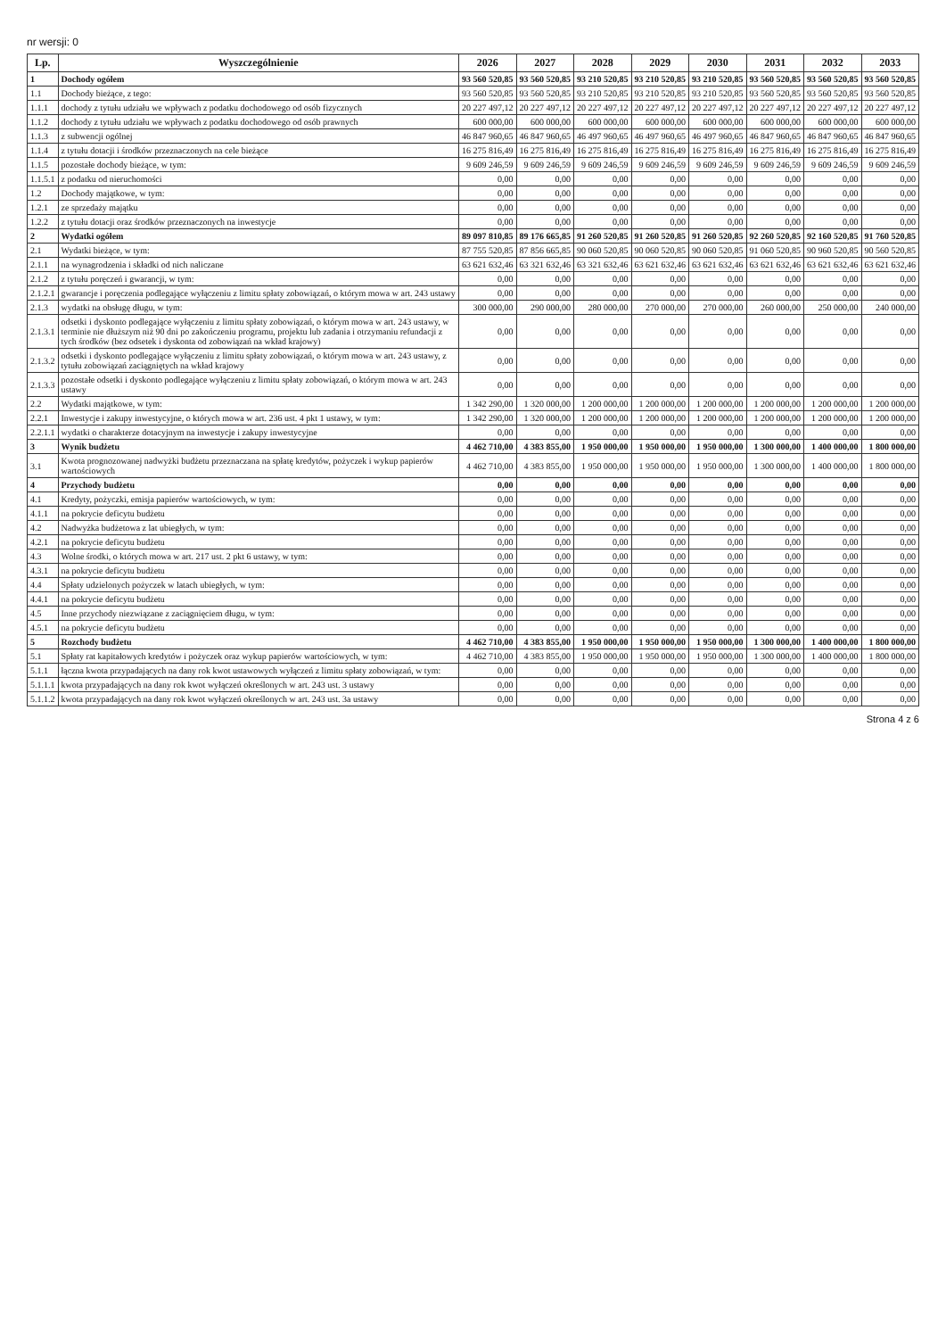nr wersji: 0
| Lp. | Wyszczególnienie | 2026 | 2027 | 2028 | 2029 | 2030 | 2031 | 2032 | 2033 |
| --- | --- | --- | --- | --- | --- | --- | --- | --- | --- |
| 1 | Dochody ogółem | 93 560 520,85 | 93 560 520,85 | 93 210 520,85 | 93 210 520,85 | 93 210 520,85 | 93 560 520,85 | 93 560 520,85 | 93 560 520,85 |
| 1.1 | Dochody bieżące, z tego: | 93 560 520,85 | 93 560 520,85 | 93 210 520,85 | 93 210 520,85 | 93 210 520,85 | 93 560 520,85 | 93 560 520,85 | 93 560 520,85 |
| 1.1.1 | dochody z tytułu udziału we wpływach z podatku dochodowego od osób fizycznych | 20 227 497,12 | 20 227 497,12 | 20 227 497,12 | 20 227 497,12 | 20 227 497,12 | 20 227 497,12 | 20 227 497,12 | 20 227 497,12 |
| 1.1.2 | dochody z tytułu udziału we wpływach z podatku dochodowego od osób prawnych | 600 000,00 | 600 000,00 | 600 000,00 | 600 000,00 | 600 000,00 | 600 000,00 | 600 000,00 | 600 000,00 |
| 1.1.3 | z subwencji ogólnej | 46 847 960,65 | 46 847 960,65 | 46 497 960,65 | 46 497 960,65 | 46 497 960,65 | 46 847 960,65 | 46 847 960,65 | 46 847 960,65 |
| 1.1.4 | z tytułu dotacji i środków przeznaczonych na cele bieżące | 16 275 816,49 | 16 275 816,49 | 16 275 816,49 | 16 275 816,49 | 16 275 816,49 | 16 275 816,49 | 16 275 816,49 | 16 275 816,49 |
| 1.1.5 | pozostałe dochody bieżące, w tym: | 9 609 246,59 | 9 609 246,59 | 9 609 246,59 | 9 609 246,59 | 9 609 246,59 | 9 609 246,59 | 9 609 246,59 | 9 609 246,59 |
| 1.1.5.1 | z podatku od nieruchomości | 0,00 | 0,00 | 0,00 | 0,00 | 0,00 | 0,00 | 0,00 | 0,00 |
| 1.2 | Dochody majątkowe, w tym: | 0,00 | 0,00 | 0,00 | 0,00 | 0,00 | 0,00 | 0,00 | 0,00 |
| 1.2.1 | ze sprzedaży majątku | 0,00 | 0,00 | 0,00 | 0,00 | 0,00 | 0,00 | 0,00 | 0,00 |
| 1.2.2 | z tytułu dotacji oraz środków przeznaczonych na inwestycje | 0,00 | 0,00 | 0,00 | 0,00 | 0,00 | 0,00 | 0,00 | 0,00 |
| 2 | Wydatki ogółem | 89 097 810,85 | 89 176 665,85 | 91 260 520,85 | 91 260 520,85 | 91 260 520,85 | 92 260 520,85 | 92 160 520,85 | 91 760 520,85 |
| 2.1 | Wydatki bieżące, w tym: | 87 755 520,85 | 87 856 665,85 | 90 060 520,85 | 90 060 520,85 | 90 060 520,85 | 91 060 520,85 | 90 960 520,85 | 90 560 520,85 |
| 2.1.1 | na wynagrodzenia i składki od nich naliczane | 63 621 632,46 | 63 321 632,46 | 63 321 632,46 | 63 621 632,46 | 63 621 632,46 | 63 621 632,46 | 63 621 632,46 | 63 621 632,46 |
| 2.1.2 | z tytułu poręczeń i gwarancji, w tym: | 0,00 | 0,00 | 0,00 | 0,00 | 0,00 | 0,00 | 0,00 | 0,00 |
| 2.1.2.1 | gwarancje i poręczenia podlegające wyłączeniu z limitu spłaty zobowiązań, o którym mowa w art. 243 ustawy | 0,00 | 0,00 | 0,00 | 0,00 | 0,00 | 0,00 | 0,00 | 0,00 |
| 2.1.3 | wydatki na obsługę długu, w tym: | 300 000,00 | 290 000,00 | 280 000,00 | 270 000,00 | 270 000,00 | 260 000,00 | 250 000,00 | 240 000,00 |
| 2.1.3.1 | odsetki i dyskonto podlegające wyłączeniu z limitu spłaty zobowiązań, o którym mowa w art. 243 ustawy, w terminie nie dłuższym niż 90 dni po zakończeniu programu, projektu lub zadania i otrzymaniu refundacji z tych środków (bez odsetek i dyskonta od zobowiązań na wkład krajowy) | 0,00 | 0,00 | 0,00 | 0,00 | 0,00 | 0,00 | 0,00 | 0,00 |
| 2.1.3.2 | odsetki i dyskonto podlegające wyłączeniu z limitu spłaty zobowiązań, o którym mowa w art. 243 ustawy, z tytułu zobowiązań zaciągniętych na wkład krajowy | 0,00 | 0,00 | 0,00 | 0,00 | 0,00 | 0,00 | 0,00 | 0,00 |
| 2.1.3.3 | pozostałe odsetki i dyskonto podlegające wyłączeniu z limitu spłaty zobowiązań, o którym mowa w art. 243 ustawy | 0,00 | 0,00 | 0,00 | 0,00 | 0,00 | 0,00 | 0,00 | 0,00 |
| 2.2 | Wydatki majątkowe, w tym: | 1 342 290,00 | 1 320 000,00 | 1 200 000,00 | 1 200 000,00 | 1 200 000,00 | 1 200 000,00 | 1 200 000,00 | 1 200 000,00 |
| 2.2.1 | Inwestycje i zakupy inwestycyjne, o których mowa w art. 236 ust. 4 pkt 1 ustawy, w tym: | 1 342 290,00 | 1 320 000,00 | 1 200 000,00 | 1 200 000,00 | 1 200 000,00 | 1 200 000,00 | 1 200 000,00 | 1 200 000,00 |
| 2.2.1.1 | wydatki o charakterze dotacyjnym na inwestycje i zakupy inwestycyjne | 0,00 | 0,00 | 0,00 | 0,00 | 0,00 | 0,00 | 0,00 | 0,00 |
| 3 | Wynik budżetu | 4 462 710,00 | 4 383 855,00 | 1 950 000,00 | 1 950 000,00 | 1 950 000,00 | 1 300 000,00 | 1 400 000,00 | 1 800 000,00 |
| 3.1 | Kwota prognozowanej nadwyżki budżetu przeznaczana na spłatę kredytów, pożyczek i wykup papierów wartościowych | 4 462 710,00 | 4 383 855,00 | 1 950 000,00 | 1 950 000,00 | 1 950 000,00 | 1 300 000,00 | 1 400 000,00 | 1 800 000,00 |
| 4 | Przychody budżetu | 0,00 | 0,00 | 0,00 | 0,00 | 0,00 | 0,00 | 0,00 | 0,00 |
| 4.1 | Kredyty, pożyczki, emisja papierów wartościowych, w tym: | 0,00 | 0,00 | 0,00 | 0,00 | 0,00 | 0,00 | 0,00 | 0,00 |
| 4.1.1 | na pokrycie deficytu budżetu | 0,00 | 0,00 | 0,00 | 0,00 | 0,00 | 0,00 | 0,00 | 0,00 |
| 4.2 | Nadwyżka budżetowa z lat ubiegłych, w tym: | 0,00 | 0,00 | 0,00 | 0,00 | 0,00 | 0,00 | 0,00 | 0,00 |
| 4.2.1 | na pokrycie deficytu budżetu | 0,00 | 0,00 | 0,00 | 0,00 | 0,00 | 0,00 | 0,00 | 0,00 |
| 4.3 | Wolne środki, o których mowa w art. 217 ust. 2 pkt 6 ustawy, w tym: | 0,00 | 0,00 | 0,00 | 0,00 | 0,00 | 0,00 | 0,00 | 0,00 |
| 4.3.1 | na pokrycie deficytu budżetu | 0,00 | 0,00 | 0,00 | 0,00 | 0,00 | 0,00 | 0,00 | 0,00 |
| 4.4 | Spłaty udzielonych pożyczek w latach ubiegłych, w tym: | 0,00 | 0,00 | 0,00 | 0,00 | 0,00 | 0,00 | 0,00 | 0,00 |
| 4.4.1 | na pokrycie deficytu budżetu | 0,00 | 0,00 | 0,00 | 0,00 | 0,00 | 0,00 | 0,00 | 0,00 |
| 4.5 | Inne przychody niezwiązane z zaciągnięciem długu, w tym: | 0,00 | 0,00 | 0,00 | 0,00 | 0,00 | 0,00 | 0,00 | 0,00 |
| 4.5.1 | na pokrycie deficytu budżetu | 0,00 | 0,00 | 0,00 | 0,00 | 0,00 | 0,00 | 0,00 | 0,00 |
| 5 | Rozchody budżetu | 4 462 710,00 | 4 383 855,00 | 1 950 000,00 | 1 950 000,00 | 1 950 000,00 | 1 300 000,00 | 1 400 000,00 | 1 800 000,00 |
| 5.1 | Spłaty rat kapitałowych kredytów i pożyczek oraz wykup papierów wartościowych, w tym: | 4 462 710,00 | 4 383 855,00 | 1 950 000,00 | 1 950 000,00 | 1 950 000,00 | 1 300 000,00 | 1 400 000,00 | 1 800 000,00 |
| 5.1.1 | łączna kwota przypadających na dany rok kwot ustawowych wyłączeń z limitu spłaty zobowiązań, w tym: | 0,00 | 0,00 | 0,00 | 0,00 | 0,00 | 0,00 | 0,00 | 0,00 |
| 5.1.1.1 | kwota przypadających na dany rok kwot wyłączeń określonych w art. 243 ust. 3 ustawy | 0,00 | 0,00 | 0,00 | 0,00 | 0,00 | 0,00 | 0,00 | 0,00 |
| 5.1.1.2 | kwota przypadających na dany rok kwot wyłączeń określonych w art. 243 ust. 3a ustawy | 0,00 | 0,00 | 0,00 | 0,00 | 0,00 | 0,00 | 0,00 | 0,00 |
Strona 4 z 6